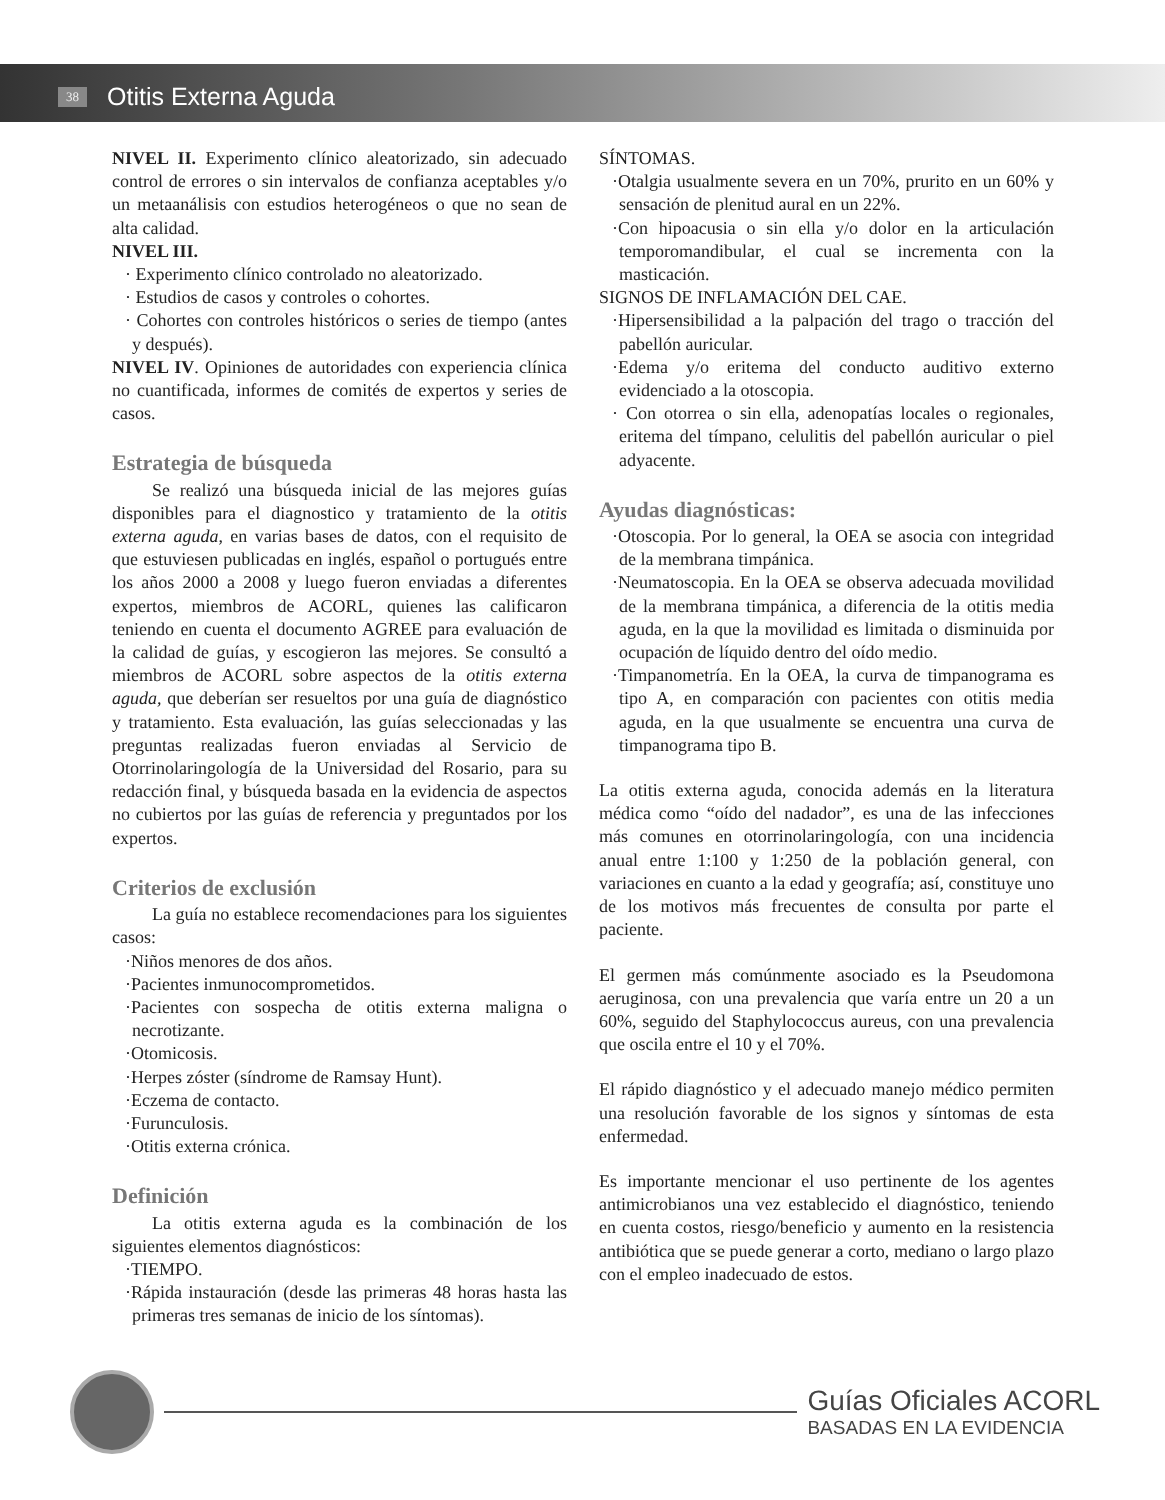38 Otitis Externa Aguda
NIVEL II. Experimento clínico aleatorizado, sin adecuado control de errores o sin intervalos de confianza aceptables y/o un metaanálisis con estudios heterogéneos o que no sean de alta calidad.
NIVEL III.
· Experimento clínico controlado no aleatorizado.
· Estudios de casos y controles o cohortes.
· Cohortes con controles históricos o series de tiempo (antes y después).
NIVEL IV. Opiniones de autoridades con experiencia clínica no cuantificada, informes de comités de expertos y series de casos.
Estrategia de búsqueda
Se realizó una búsqueda inicial de las mejores guías disponibles para el diagnostico y tratamiento de la otitis externa aguda, en varias bases de datos, con el requisito de que estuviesen publicadas en inglés, español o portugués entre los años 2000 a 2008 y luego fueron enviadas a diferentes expertos, miembros de ACORL, quienes las calificaron teniendo en cuenta el documento AGREE para evaluación de la calidad de guías, y escogieron las mejores. Se consultó a miembros de ACORL sobre aspectos de la otitis externa aguda, que deberían ser resueltos por una guía de diagnóstico y tratamiento. Esta evaluación, las guías seleccionadas y las preguntas realizadas fueron enviadas al Servicio de Otorrinolaringología de la Universidad del Rosario, para su redacción final, y búsqueda basada en la evidencia de aspectos no cubiertos por las guías de referencia y preguntados por los expertos.
Criterios de exclusión
La guía no establece recomendaciones para los siguientes casos:
·Niños menores de dos años.
·Pacientes inmunocomprometidos.
·Pacientes con sospecha de otitis externa maligna o necrotizante.
·Otomicosis.
·Herpes zóster (síndrome de Ramsay Hunt).
·Eczema de contacto.
·Furunculosis.
·Otitis externa crónica.
Definición
La otitis externa aguda es la combinación de los siguientes elementos diagnósticos:
·TIEMPO.
·Rápida instauración (desde las primeras 48 horas hasta las primeras tres semanas de inicio de los síntomas).
SÍNTOMAS.
·Otalgia usualmente severa en un 70%, prurito en un 60% y sensación de plenitud aural en un 22%.
·Con hipoacusia o sin ella y/o dolor en la articulación temporomandibular, el cual se incrementa con la masticación.
SIGNOS DE INFLAMACIÓN DEL CAE.
·Hipersensibilidad a la palpación del trago o tracción del pabellón auricular.
·Edema y/o eritema del conducto auditivo externo evidenciado a la otoscopia.
· Con otorrea o sin ella, adenopatías locales o regionales, eritema del tímpano, celulitis del pabellón auricular o piel adyacente.
Ayudas diagnósticas:
·Otoscopia. Por lo general, la OEA se asocia con integridad de la membrana timpánica.
·Neumatoscopia. En la OEA se observa adecuada movilidad de la membrana timpánica, a diferencia de la otitis media aguda, en la que la movilidad es limitada o disminuida por ocupación de líquido dentro del oído medio.
·Timpanometría. En la OEA, la curva de timpanograma es tipo A, en comparación con pacientes con otitis media aguda, en la que usualmente se encuentra una curva de timpanograma tipo B.
La otitis externa aguda, conocida además en la literatura médica como “oído del nadador”, es una de las infecciones más comunes en otorrinolaringología, con una incidencia anual entre 1:100 y 1:250 de la población general, con variaciones en cuanto a la edad y geografía; así, constituye uno de los motivos más frecuentes de consulta por parte el paciente.
El germen más comúnmente asociado es la Pseudomona aeruginosa, con una prevalencia que varía entre un 20 a un 60%, seguido del Staphylococcus aureus, con una prevalencia que oscila entre el 10 y el 70%.
El rápido diagnóstico y el adecuado manejo médico permiten una resolución favorable de los signos y síntomas de esta enfermedad.
Es importante mencionar el uso pertinente de los agentes antimicrobianos una vez establecido el diagnóstico, teniendo en cuenta costos, riesgo/beneficio y aumento en la resistencia antibiótica que se puede generar a corto, mediano o largo plazo con el empleo inadecuado de estos.
Guías Oficiales ACORL
BASADAS EN LA EVIDENCIA